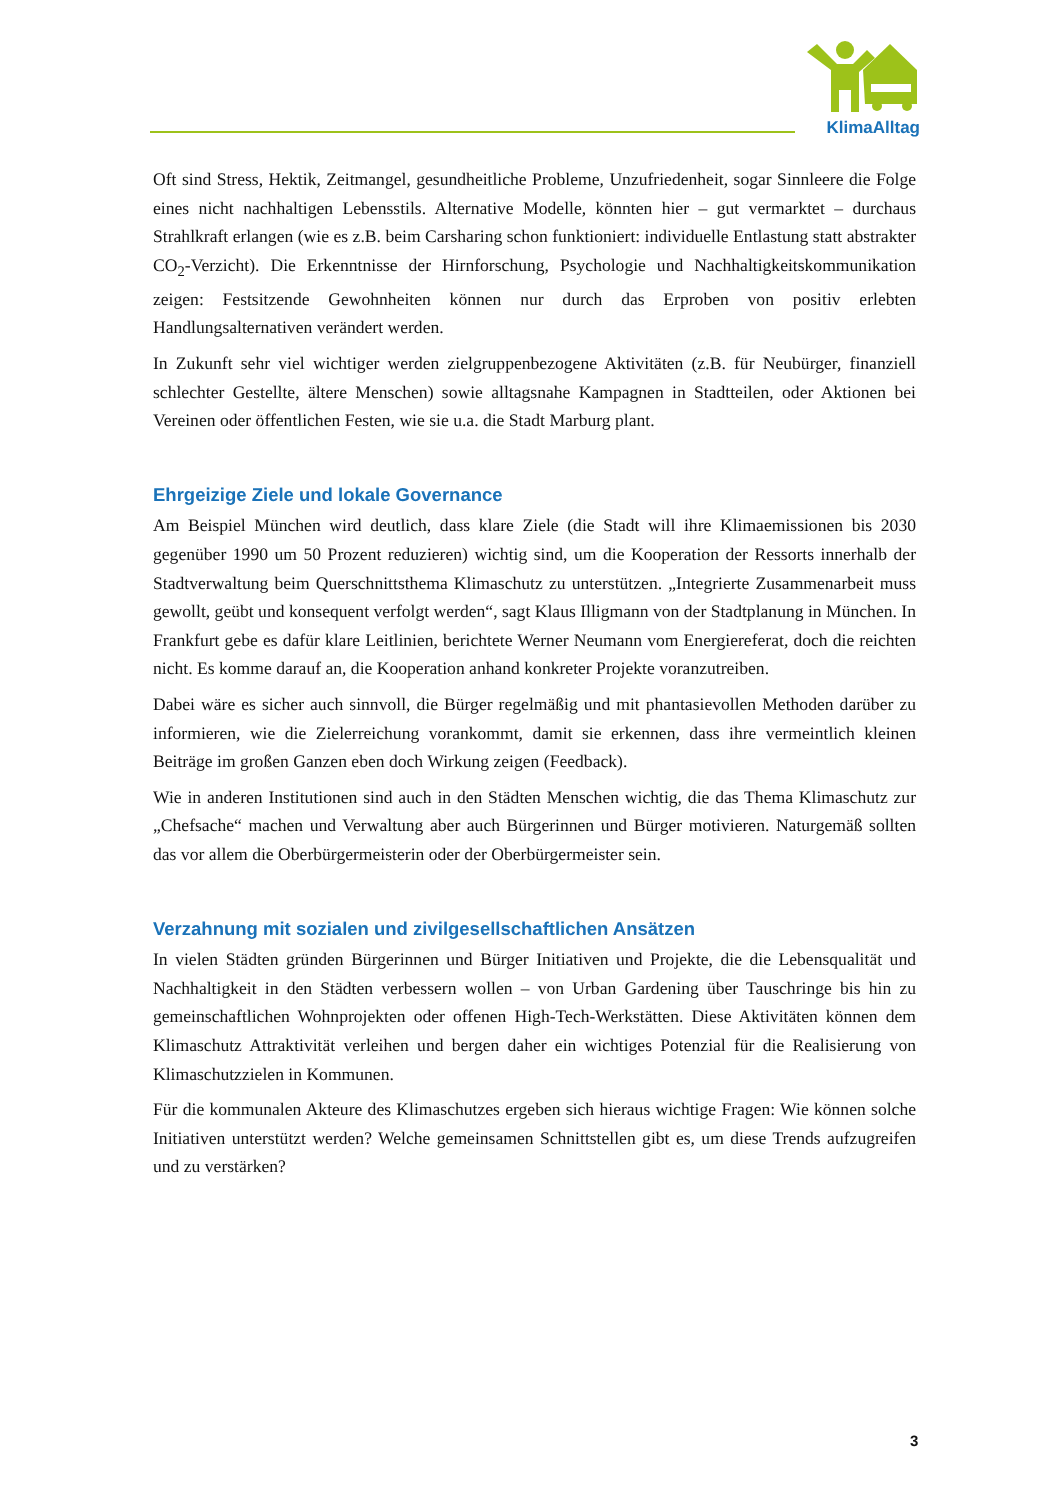KlimaAlltag
Oft sind Stress, Hektik, Zeitmangel, gesundheitliche Probleme, Unzufriedenheit, sogar Sinnleere die Folge eines nicht nachhaltigen Lebensstils. Alternative Modelle, könnten hier – gut vermarktet – durchaus Strahlkraft erlangen (wie es z.B. beim Carsharing schon funktioniert: individuelle Entlastung statt abstrakter CO<sub>2</sub>-Verzicht). Die Erkenntnisse der Hirnforschung, Psychologie und Nachhaltigkeitskommunikation zeigen: Festsitzende Gewohnheiten können nur durch das Erproben von positiv erlebten Handlungsalternativen verändert werden.
In Zukunft sehr viel wichtiger werden zielgruppenbezogene Aktivitäten (z.B. für Neubürger, finanziell schlechter Gestellte, ältere Menschen) sowie alltagsnahe Kampagnen in Stadtteilen, oder Aktionen bei Vereinen oder öffentlichen Festen, wie sie u.a. die Stadt Marburg plant.
Ehrgeizige Ziele und lokale Governance
Am Beispiel München wird deutlich, dass klare Ziele (die Stadt will ihre Klimaemissionen bis 2030 gegenüber 1990 um 50 Prozent reduzieren) wichtig sind, um die Kooperation der Ressorts innerhalb der Stadtverwaltung beim Querschnittsthema Klimaschutz zu unterstützen. „Integrierte Zusammenarbeit muss gewollt, geübt und konsequent verfolgt werden“, sagt Klaus Illigmann von der Stadtplanung in München. In Frankfurt gebe es dafür klare Leitlinien, berichtete Werner Neumann vom Energiereferat, doch die reichten nicht. Es komme darauf an, die Kooperation anhand konkreter Projekte voranzutreiben.
Dabei wäre es sicher auch sinnvoll, die Bürger regelmäßig und mit phantasievollen Methoden darüber zu informieren, wie die Zielerreichung vorankommt, damit sie erkennen, dass ihre vermeintlich kleinen Beiträge im großen Ganzen eben doch Wirkung zeigen (Feedback).
Wie in anderen Institutionen sind auch in den Städten Menschen wichtig, die das Thema Klimaschutz zur „Chefsache“ machen und Verwaltung aber auch Bürgerinnen und Bürger motivieren. Naturgemäß sollten das vor allem die Oberbürgermeisterin oder der Oberbürgermeister sein.
Verzahnung mit sozialen und zivilgesellschaftlichen Ansätzen
In vielen Städten gründen Bürgerinnen und Bürger Initiativen und Projekte, die die Lebensqualität und Nachhaltigkeit in den Städten verbessern wollen – von Urban Gardening über Tauschringe bis hin zu gemeinschaftlichen Wohnprojekten oder offenen High-Tech-Werkstätten. Diese Aktivitäten können dem Klimaschutz Attraktivität verleihen und bergen daher ein wichtiges Potenzial für die Realisierung von Klimaschutzzielen in Kommunen.
Für die kommunalen Akteure des Klimaschutzes ergeben sich hieraus wichtige Fragen: Wie können solche Initiativen unterstützt werden? Welche gemeinsamen Schnittstellen gibt es, um diese Trends aufzugreifen und zu verstärken?
3